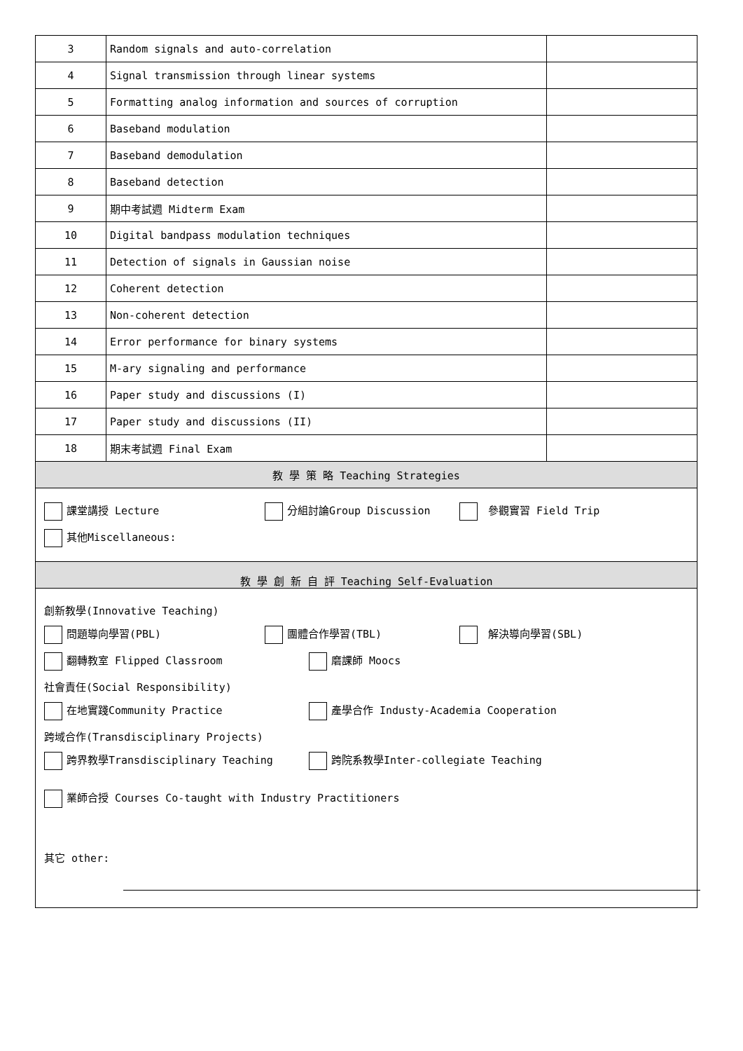| 3 | Random signals and auto-correlation | |
| 4 | Signal transmission through linear systems | |
| 5 | Formatting analog information and sources of corruption | |
| 6 | Baseband modulation | |
| 7 | Baseband demodulation | |
| 8 | Baseband detection | |
| 9 | 期中考試週 Midterm Exam | |
| 10 | Digital bandpass modulation techniques | |
| 11 | Detection of signals in Gaussian noise | |
| 12 | Coherent detection | |
| 13 | Non-coherent detection | |
| 14 | Error performance for binary systems | |
| 15 | M-ary signaling and performance | |
| 16 | Paper study and discussions (I) | |
| 17 | Paper study and discussions (II) | |
| 18 | 期末考試週 Final Exam | |
| 教 學 策 略 Teaching Strategies | | |
| 課堂講授 Lecture 分組討論Group Discussion 參觀實習 Field Trip 其他Miscellaneous: | | |
| 教 學 創 新 自 評 Teaching Self-Evaluation | | |
| 創新教學(Innovative Teaching) 問題導向學習(PBL) 團體合作學習(TBL) 解決導向學習(SBL) 翻轉教室 Flipped Classroom 磨課師 Moocs 社會責任(Social Responsibility) 在地實踐Community Practice 產學合作 Industy-Academia Cooperation 跨域合作(Transdisciplinary Projects) 跨界教學Transdisciplinary Teaching 跨院系教學Inter-collegiate Teaching 業師合授 Courses Co-taught with Industry Practitioners 其它 other: | | |